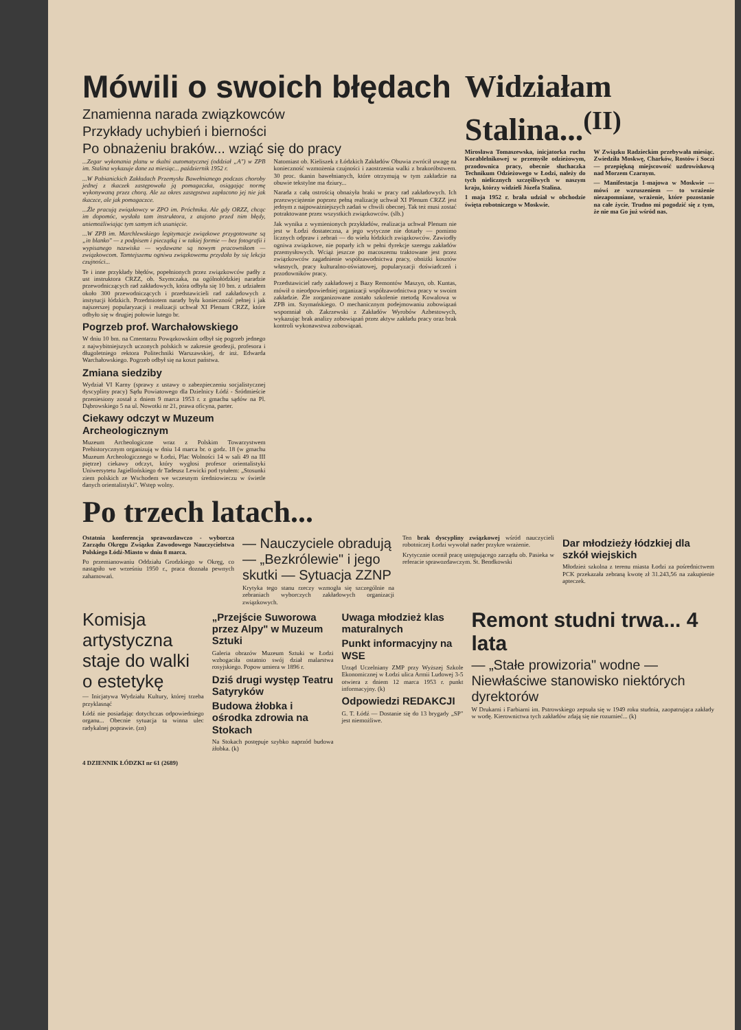Mówili o swoich błędach
Znamienna narada związkowców
Przykłady uchybień i bierności
Po obnażeniu braków... wziąć się do pracy
...Zegar wykonania planu w tkalni automatycznej (oddział „A") w ZPB im. Stalina wykazuje dane za miesiąc... październik 1952 r.
...W Pabianickich Zakładach Przemysłu Bawełnianego podczas choroby jednej z tkaczek zastępowała ją pomagaczka, osiągając normę wykonywaną przez chorą. Ale za okres zastępstwa zapłacono jej nie jak tkaczce, ale jak pomagaczce.
...Źle pracują związkowcy w ZPO im. Próchnika. Ale gdy ORZZ, chcąc im dopomóc, wysłała tam instruktora, z atajono przed nim błędy, uniemożliwiając tym samym ich usunięcie.
...W ZPB im. Marchlewskiego legitymacje związkowe przygotowane są „in blanko" — z podpisem i pieczątką i w takiej formie — bez fotografii i wypisanego nazwiska — wydawane są nowym pracownikom — związkowcom. Tamtejszemu ogniwu związkowemu przydała by się lekcja czujności...
Te i inne przykłady błędów, popełnionych przez związkowców padły z ust instruktora CRZZ, ob. Szymczaka, na ogólnołódzkiej naradzie przewodniczących rad zakładowych, która odbyła się 10 bm. z udziałem około 300 przewodniczących i przedstawicieli rad zakładowych z instytucji łódzkich. Przedmiotem narady była konieczność pełnej i jak najszerszej popularyzacji i realizacji uchwał XI Plenum CRZZ, które odbyło się w drugiej połowie lutego br.
Pogrzeb prof. Warchałowskiego
W dniu 10 bm. na Cmentarzu Powązkowskim odbył się pogrzeb jednego z najwybitniejszych uczonych polskich w zakresie geodezji, profesora i długoletniego rektora Politechniki Warszawskiej, dr inż. Edwarda Warchałowskiego. Pogrzeb odbył się na koszt państwa.
Zmiana siedziby
Wydział VI Karny (sprawy z ustawy o zabezpieczeniu socjalistycznej dyscypliny pracy) Sądu Powiatowego dla Dzielnicy Łódź - Śródmieście przeniesiony został z dniem 9 marca 1953 r. z gmachu sądów na Pl. Dąbrowskiego 5 na ul. Nowotki nr 21, prawa oficyna, parter.
Ciekawy odczyt w Muzeum Archeologicznym
Muzeum Archeologiczne wraz z Polskim Towarzystwem Prehistorycznym organizują w dniu 14 marca br. o godz. 18 (w gmachu Muzeum Archeologicznego w Łodzi, Plac Wolności 14 w sali 49 na III piętrze) ciekawy odczyt, który wygłosi profesor orientalistyki Uniwersytetu Jagiellońskiego dr Tadeusz Lewicki pod tytułem: „Stosunki ziem polskich ze Wschodem we wczesnym średniowieczu w świetle danych orientalistyki". Wstęp wolny.
Natomiast ob. Kieliszek z Łódzkich Zakładów Obuwia zwrócił uwagę na konieczność wzmożenia czujności i zaostrzenia walki z brakoróbstwem. 30 proc. tkanin bawełnianych, które otrzymują w tym zakładzie na obuwie tekstylne ma dziury...
Narada z całą ostrością obnażyła braki w pracy rad zakładowych. Ich przezwyciężenie poprzez pełną realizację uchwał XI Plenum CRZZ jest jednym z najpoważniejszych zadań w chwili obecnej. Tak też musi zostać potraktowane przez wszystkich związkowców. (slb.)
Jak wynika z wymienionych przykładów, realizacja uchwał Plenum nie jest w Łodzi dostateczna, a jego wytyczne nie dotarły — pomimo licznych odpraw i zebrań — do wielu łódzkich związkowców. Zawiodły ogniwa związkowe, nie poparły ich w pełni dyrekcje szeregu zakładów przemysłowych. Wciąż jeszcze po macoszemu traktowane jest przez związkowców zagadnienie współzawodnictwa pracy, obniżki kosztów własnych, pracy kulturalno-oświatowej, popularyzacji doświadczeń i przodowników pracy.
Przedstawiciel rady zakładowej z Bazy Remontów Maszyn, ob. Kuntas, mówił o nieodpowiedniej organizacji współzawodnictwa pracy w swoim zakładzie. Źle zorganizowane zostało szkolenie metodą Kowalowa w ZPB im. Szymańskiego. O mechanicznym podejmowaniu zobowiązań wspomniał ob. Zakrzewski z Zakładów Wyrobów Azbestowych, wykazując brak analizy zobowiązań przez aktyw zakładu pracy oraz brak kontroli wykonawstwa zobowiązań.
Widziałam Stalina...<sup>(II)</sup>
Mirosława Tomaszewska, inicjatorka ruchu Korablelnikowej w przemyśle odzieżowym, przodownica pracy, obecnie słuchaczka Technikum Odzieżowego w Łodzi, należy do tych nielicznych szczęśliwych w naszym kraju, którzy widzieli Józefa Stalina.
1 maja 1952 r. brała udział w obchodzie święta robotniczego w Moskwie.
W Związku Radzieckim przebywała miesiąc. Zwiedziła Moskwę, Charków, Rostów i Soczi — przepiękną miejscowość uzdrowiskową nad Morzem Czarnym.
— Manifestacja 1-majowa w Moskwie — mówi ze wzruszeniem — to wrażenie niezapomniane, wrażenie, które pozostanie na całe życie. Trudno mi pogodzić się z tym, że nie ma Go już wśród nas.
Po trzech latach...
Ostatnia konferencja sprawozdawczo - wyborcza Zarządu Okręgu Związku Zawodowego Nauczycielstwa Polskiego Łódź-Miasto w dniu 8 marca.
Po przemianowaniu Oddziału Grodzkiego w Okręg, co nastąpiło we wrześniu 1950 r., praca doznała pewnych zahamowań.
— Nauczyciele obradują — „Bezkrólewie" i jego skutki — Sytuacja ZZNP
Krytyka tego stanu rzeczy wzmogła się szczególnie na zebraniach wyborczych zakładowych organizacji związkowych.
Ten brak dyscypliny związkowej wśród nauczycieli robotniczej Łodzi wywołał nader przykre wrażenie.
Krytycznie ocenił pracę ustępującego zarządu ob. Pasieka w referacie sprawozdawczym. St. Bendkowski
Dar młodzieży łódzkiej dla szkół wiejskich
Młodzież szkolna z terenu miasta Łodzi za pośrednictwem PCK przekazała zebraną kwotę zł 31.243,56 na zakupienie apteczek.
Komisja artystyczna staje do walki o estetykę
— Inicjatywa Wydziału Kultury, której trzeba przyklasnąć
Łódź nie posiadając dotychczas odpowiedniego organu... Obecnie sytuacja ta winna ulec radykalnej poprawie. (zn)
„Przejście Suworowa przez Alpy" w Muzeum Sztuki
Galeria obrazów Muzeum Sztuki w Łodzi wzbogaciła ostatnio swój dział malarstwa rosyjskiego. Popow umiera w 1896 r.
Dziś drugi występ Teatru Satyryków
Budowa żłobka i ośrodka zdrowia na Stokach
Na Stokach postępuje szybko naprzód budowa żłobka. (k)
Uwaga młodzież klas maturalnych
Punkt informacyjny na WSE
Urząd Uczelniany ZMP przy Wyższej Szkole Ekonomicznej w Łodzi ulica Armii Ludowej 3-5 otwiera z dniem 12 marca 1953 r. punkt informacyjny. (k)
Odpowiedzi REDAKCJI
G. T. Łódź — Dostanie się do 13 brygady „SP" jest niemożliwe.
Remont studni trwa... 4 lata
— „Stałe prowizoria" wodne — Niewłaściwe stanowisko niektórych dyrektorów
W Drukarni i Farbiarni im. Pstrowskiego zepsuła się w 1949 roku studnia, zaopatrująca zakłady w wodę. Kierownictwa tych zakładów zdają się nie rozumieć... (k)
4 DZIENNIK ŁÓDZKI nr 61 (2689)